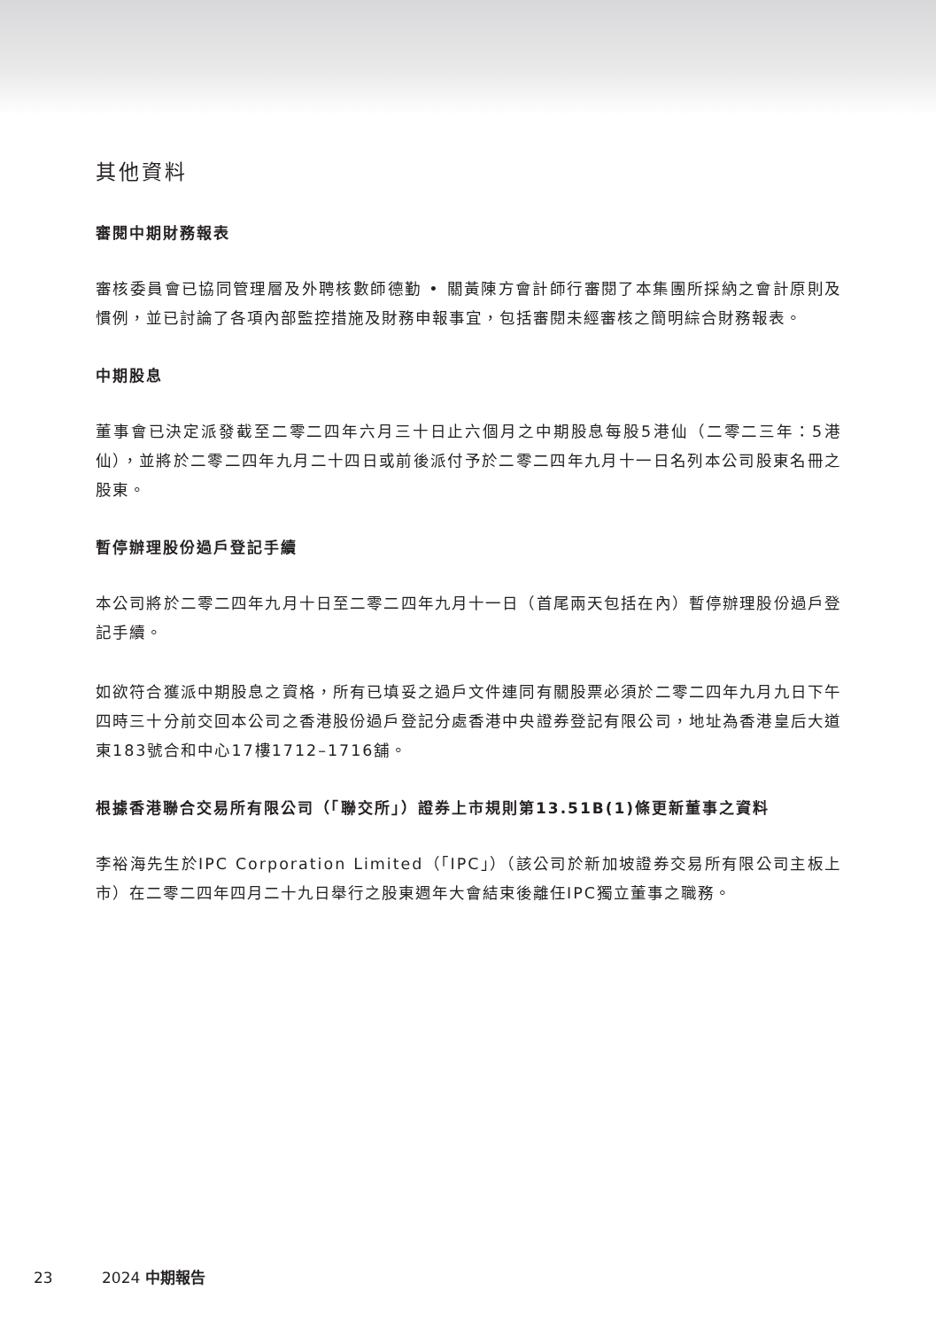其他資料
審閱中期財務報表
審核委員會已協同管理層及外聘核數師德勤 • 關黃陳方會計師行審閱了本集團所採納之會計原則及慣例，並已討論了各項內部監控措施及財務申報事宜，包括審閱未經審核之簡明綜合財務報表。
中期股息
董事會已決定派發截至二零二四年六月三十日止六個月之中期股息每股5港仙（二零二三年：5港仙），並將於二零二四年九月二十四日或前後派付予於二零二四年九月十一日名列本公司股東名冊之股東。
暫停辦理股份過戶登記手續
本公司將於二零二四年九月十日至二零二四年九月十一日（首尾兩天包括在內）暫停辦理股份過戶登記手續。
如欲符合獲派中期股息之資格，所有已填妥之過戶文件連同有關股票必須於二零二四年九月九日下午四時三十分前交回本公司之香港股份過戶登記分處香港中央證券登記有限公司，地址為香港皇后大道東183號合和中心17樓1712–1716舖。
根據香港聯合交易所有限公司（「聯交所」）證券上市規則第13.51B(1)條更新董事之資料
李裕海先生於IPC Corporation Limited（「IPC」）（該公司於新加坡證券交易所有限公司主板上市）在二零二四年四月二十九日舉行之股東週年大會結束後離任IPC獨立董事之職務。
23 2024 中期報告